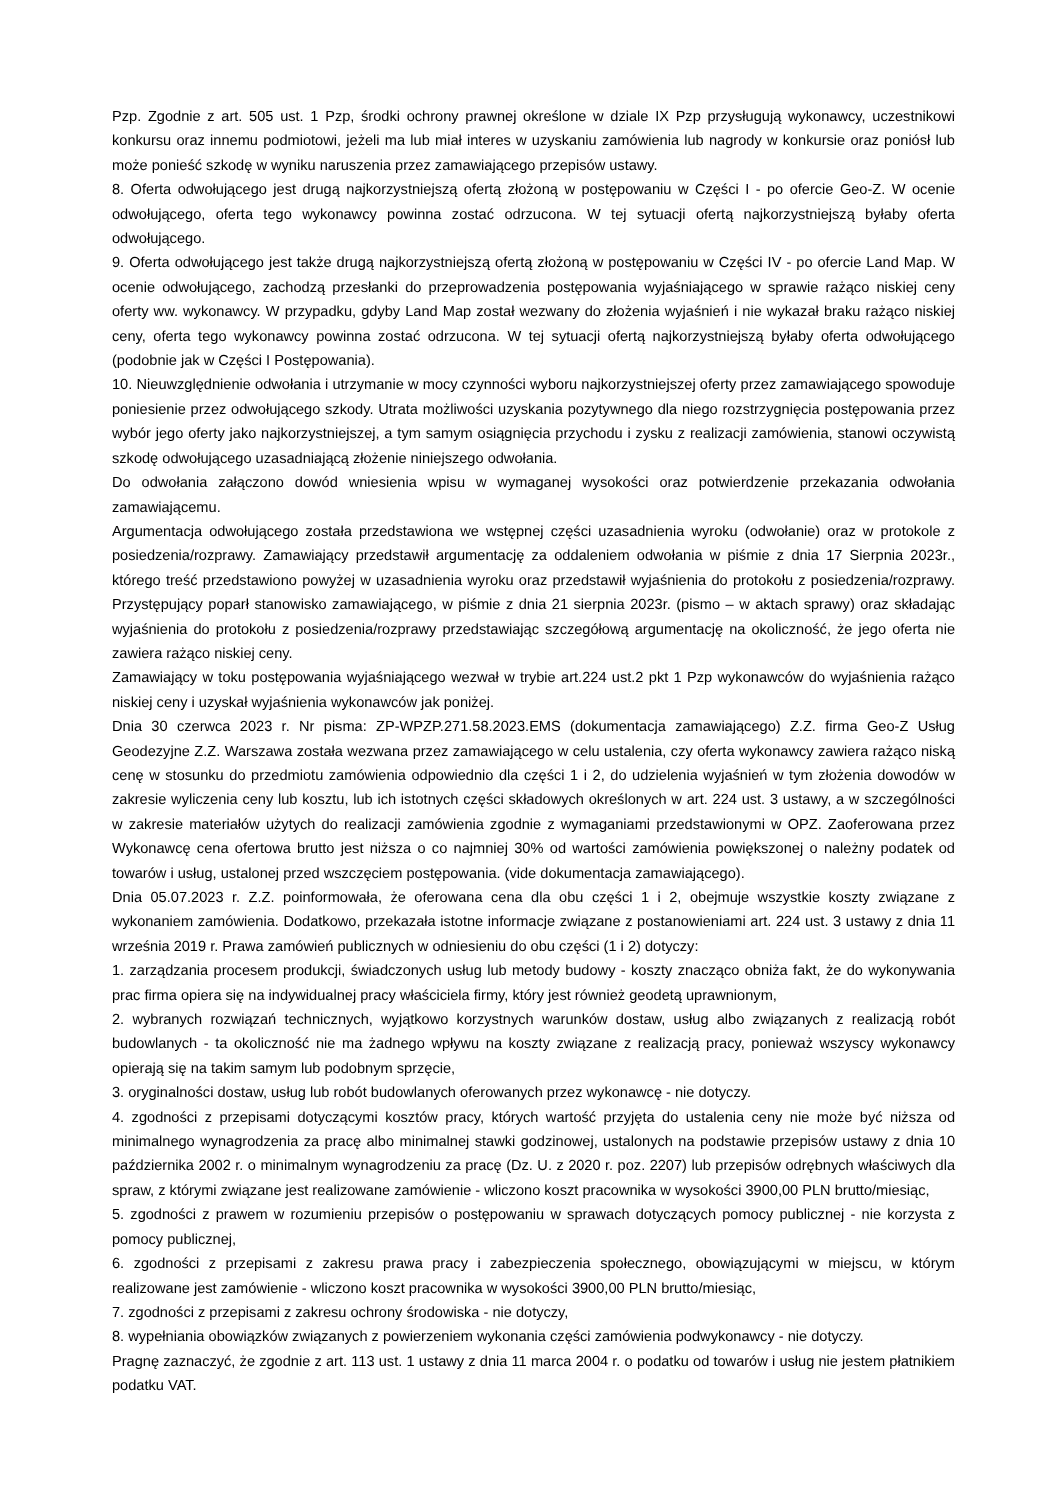Pzp. Zgodnie z art. 505 ust. 1 Pzp, środki ochrony prawnej określone w dziale IX Pzp przysługują wykonawcy, uczestnikowi konkursu oraz innemu podmiotowi, jeżeli ma lub miał interes w uzyskaniu zamówienia lub nagrody w konkursie oraz poniósł lub może ponieść szkodę w wyniku naruszenia przez zamawiającego przepisów ustawy.
8. Oferta odwołującego jest drugą najkorzystniejszą ofertą złożoną w postępowaniu w Części I - po ofercie Geo-Z. W ocenie odwołującego, oferta tego wykonawcy powinna zostać odrzucona. W tej sytuacji ofertą najkorzystniejszą byłaby oferta odwołującego.
9. Oferta odwołującego jest także drugą najkorzystniejszą ofertą złożoną w postępowaniu w Części IV - po ofercie Land Map. W ocenie odwołującego, zachodzą przesłanki do przeprowadzenia postępowania wyjaśniającego w sprawie rażąco niskiej ceny oferty ww. wykonawcy. W przypadku, gdyby Land Map został wezwany do złożenia wyjaśnień i nie wykazał braku rażąco niskiej ceny, oferta tego wykonawcy powinna zostać odrzucona. W tej sytuacji ofertą najkorzystniejszą byłaby oferta odwołującego (podobnie jak w Części I Postępowania).
10. Nieuwzględnienie odwołania i utrzymanie w mocy czynności wyboru najkorzystniejszej oferty przez zamawiającego spowoduje poniesienie przez odwołującego szkody. Utrata możliwości uzyskania pozytywnego dla niego rozstrzygnięcia postępowania przez wybór jego oferty jako najkorzystniejszej, a tym samym osiągnięcia przychodu i zysku z realizacji zamówienia, stanowi oczywistą szkodę odwołującego uzasadniającą złożenie niniejszego odwołania.
Do odwołania załączono dowód wniesienia wpisu w wymaganej wysokości oraz potwierdzenie przekazania odwołania zamawiającemu.
Argumentacja odwołującego została przedstawiona we wstępnej części uzasadnienia wyroku (odwołanie) oraz w protokole z posiedzenia/rozprawy. Zamawiający przedstawił argumentację za oddaleniem odwołania w piśmie z dnia 17 Sierpnia 2023r., którego treść przedstawiono powyżej w uzasadnienia wyroku oraz przedstawił wyjaśnienia do protokołu z posiedzenia/rozprawy. Przystępujący poparł stanowisko zamawiającego, w piśmie z dnia 21 sierpnia 2023r. (pismo – w aktach sprawy) oraz składając wyjaśnienia do protokołu z posiedzenia/rozprawy przedstawiając szczegółową argumentację na okoliczność, że jego oferta nie zawiera rażąco niskiej ceny.
Zamawiający w toku postępowania wyjaśniającego wezwał w trybie art.224 ust.2 pkt 1 Pzp wykonawców do wyjaśnienia rażąco niskiej ceny i uzyskał wyjaśnienia wykonawców jak poniżej.
Dnia 30 czerwca 2023 r. Nr pisma: ZP-WPZP.271.58.2023.EMS (dokumentacja zamawiającego) Z.Z. firma Geo-Z Usług Geodezyjne Z.Z. Warszawa została wezwana przez zamawiającego w celu ustalenia, czy oferta wykonawcy zawiera rażąco niską cenę w stosunku do przedmiotu zamówienia odpowiednio dla części 1 i 2, do udzielenia wyjaśnień w tym złożenia dowodów w zakresie wyliczenia ceny lub kosztu, lub ich istotnych części składowych określonych w art. 224 ust. 3 ustawy, a w szczególności w zakresie materiałów użytych do realizacji zamówienia zgodnie z wymaganiami przedstawionymi w OPZ. Zaoferowana przez Wykonawcę cena ofertowa brutto jest niższa o co najmniej 30% od wartości zamówienia powiększonej o należny podatek od towarów i usług, ustalonej przed wszczęciem postępowania. (vide dokumentacja zamawiającego).
Dnia 05.07.2023 r. Z.Z. poinformowała, że oferowana cena dla obu części 1 i 2, obejmuje wszystkie koszty związane z wykonaniem zamówienia. Dodatkowo, przekazała istotne informacje związane z postanowieniami art. 224 ust. 3 ustawy z dnia 11 września 2019 r. Prawa zamówień publicznych w odniesieniu do obu części (1 i 2) dotyczy:
1. zarządzania procesem produkcji, świadczonych usług lub metody budowy - koszty znacząco obniża fakt, że do wykonywania prac firma opiera się na indywidualnej pracy właściciela firmy, który jest również geodetą uprawnionym,
2. wybranych rozwiązań technicznych, wyjątkowo korzystnych warunków dostaw, usług albo związanych z realizacją robót budowlanych - ta okoliczność nie ma żadnego wpływu na koszty związane z realizacją pracy, ponieważ wszyscy wykonawcy opierają się na takim samym lub podobnym sprzęcie,
3. oryginalności dostaw, usług lub robót budowlanych oferowanych przez wykonawcę - nie dotyczy.
4. zgodności z przepisami dotyczącymi kosztów pracy, których wartość przyjęta do ustalenia ceny nie może być niższa od minimalnego wynagrodzenia za pracę albo minimalnej stawki godzinowej, ustalonych na podstawie przepisów ustawy z dnia 10 października 2002 r. o minimalnym wynagrodzeniu za pracę (Dz. U. z 2020 r. poz. 2207) lub przepisów odrębnych właściwych dla spraw, z którymi związane jest realizowane zamówienie - wliczono koszt pracownika w wysokości 3900,00 PLN brutto/miesiąc,
5. zgodności z prawem w rozumieniu przepisów o postępowaniu w sprawach dotyczących pomocy publicznej - nie korzysta z pomocy publicznej,
6. zgodności z przepisami z zakresu prawa pracy i zabezpieczenia społecznego, obowiązującymi w miejscu, w którym realizowane jest zamówienie - wliczono koszt pracownika w wysokości 3900,00 PLN brutto/miesiąc,
7. zgodności z przepisami z zakresu ochrony środowiska - nie dotyczy,
8. wypełniania obowiązków związanych z powierzeniem wykonania części zamówienia podwykonawcy - nie dotyczy.
Pragnę zaznaczyć, że zgodnie z art. 113 ust. 1 ustawy z dnia 11 marca 2004 r. o podatku od towarów i usług nie jestem płatnikiem podatku VAT.